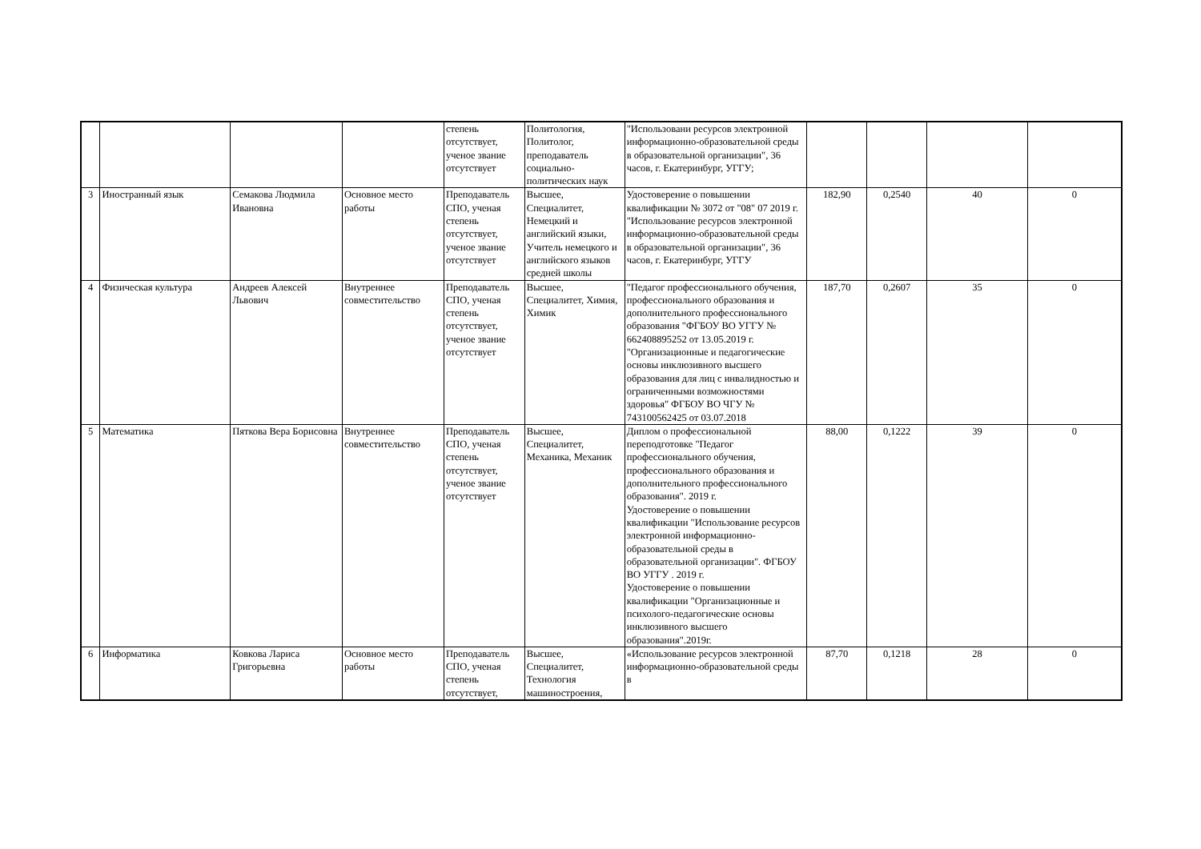| | | | | степень отсутствует, ученое звание отсутствует | Политология, Политолог, преподаватель социально-политических наук | "Использовани ресурсов электронной информационно-образовательной среды в образовательной организации", 36 часов, г. Екатеринбург, УГГУ; | | | | |
| 3 | Иностранный язык | Семакова Людмила Ивановна | Основное место работы | Преподаватель СПО, ученая степень отсутствует, ученое звание отсутствует | Высшее, Специалитет, Немецкий и английский языки, Учитель немецкого и английского языков средней школы | Удостоверение о повышении квалификации № 3072 от "08" 07 2019 г. "Использование ресурсов электронной информационно-образовательной среды в образовательной организации", 36 часов, г. Екатеринбург, УГГУ | 182,90 | 0,2540 | 40 | 0 |
| 4 | Физическая культура | Андреев Алексей Львович | Внутреннее совместительство | Преподаватель СПО, ученая степень отсутствует, ученое звание отсутствует | Высшее, Специалитет, Химия, Химик | "Педагог профессионального обучения, профессионального образования и дополнительного профессионального образования "ФГБОУ ВО УГГУ № 662408895252 от 13.05.2019 г. "Организационные и педагогические основы инклюзивного высшего образования для лиц с инвалидностью и ограниченными возможностями здоровья" ФГБОУ ВО ЧГУ № 743100562425 от 03.07.2018 | 187,70 | 0,2607 | 35 | 0 |
| 5 | Математика | Пяткова Вера Борисовна | Внутреннее совместительство | Преподаватель СПО, ученая степень отсутствует, ученое звание отсутствует | Высшее, Специалитет, Механика, Механик | Диплом о профессиональной переподготовке "Педагог профессионального обучения, профессионального образования и дополнительного профессионального образования". 2019 г. Удостоверение о повышении квалификации "Использование ресурсов электронной информационно-образовательной среды в образовательной организации". ФГБОУ ВО УГГУ . 2019 г. Удостоверение о повышении квалификации "Организационные и психолого-педагогические основы инклюзивного высшего образования".2019г. | 88,00 | 0,1222 | 39 | 0 |
| 6 | Информатика | Ковкова Лариса Григорьевна | Основное место работы | Преподаватель СПО, ученая степень отсутствует, | Высшее, Специалитет, Технология машиностроения, | «Использование ресурсов электронной информационно-образовательной среды в | 87,70 | 0,1218 | 28 | 0 |